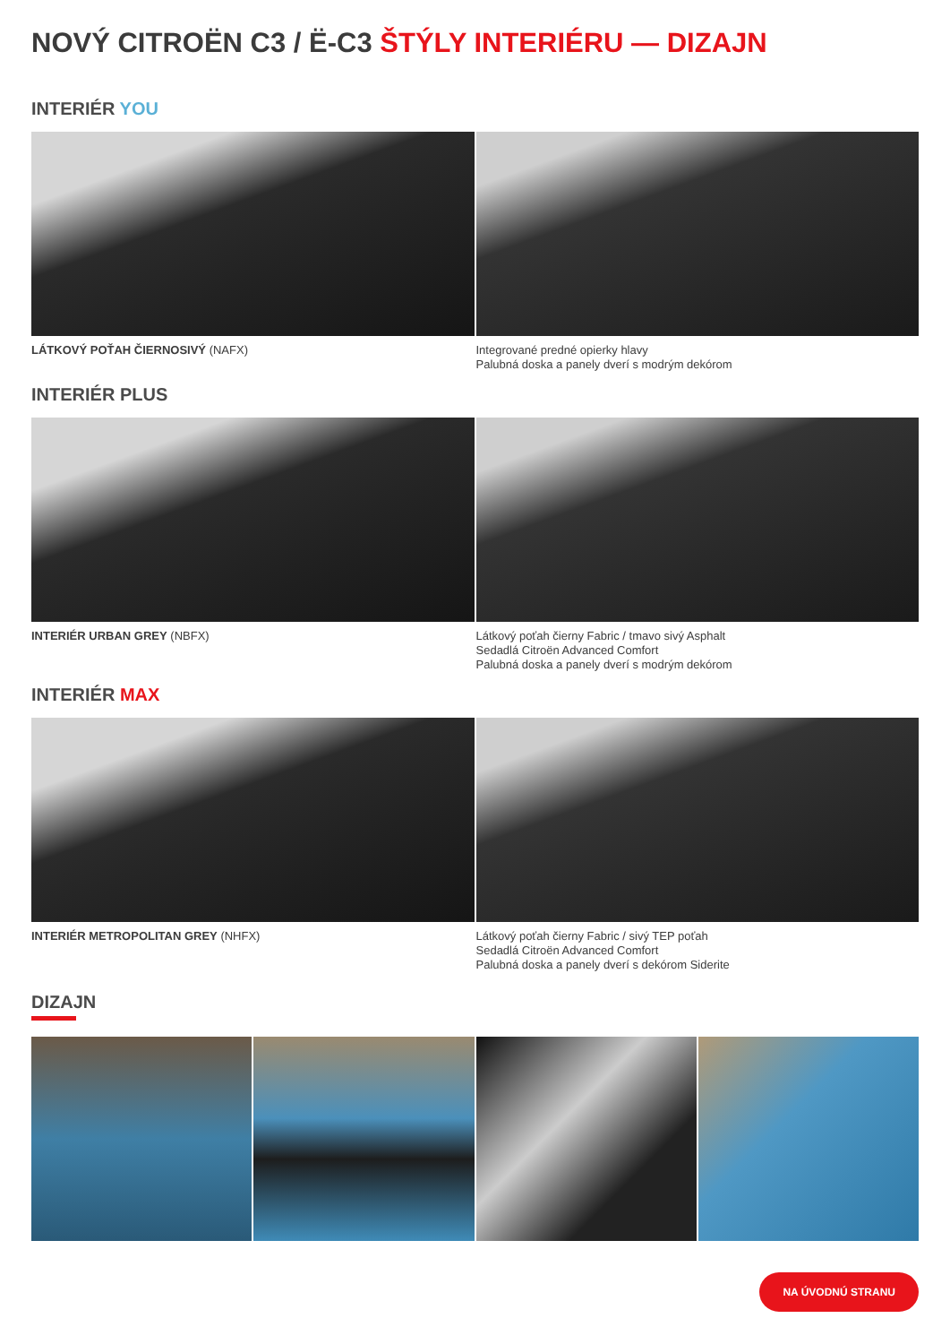NOVÝ CITROËN C3 / Ë-C3 ŠTÝLY INTERIÉRU — DIZAJN
INTERIÉR YOU
LÁTKOVÝ POŤAH ČIERNOSIVÝ (NAFX)
Integrované predné opierky hlavy
Palubná doska a panely dverí s modrým dekórom
INTERIÉR PLUS
INTERIÉR URBAN GREY (NBFX)
Látkový poťah čierny Fabric / tmavo sivý Asphalt
Sedadlá Citroën Advanced Comfort
Palubná doska a panely dverí s modrým dekórom
INTERIÉR MAX
INTERIÉR METROPOLITAN GREY (NHFX)
Látkový poťah čierny Fabric / sivý TEP poťah
Sedadlá Citroën Advanced Comfort
Palubná doska a panely dverí s dekórom Siderite
DIZAJN
NA ÚVODNÚ STRANU